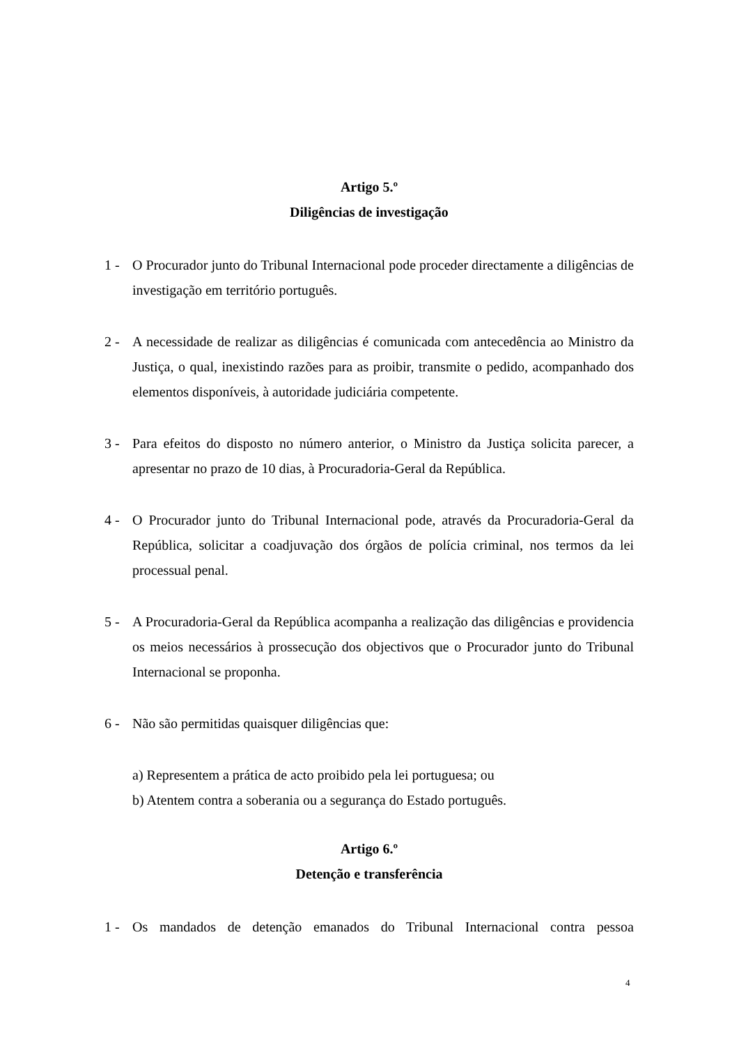Artigo 5.º
Diligências de investigação
1 - O Procurador junto do Tribunal Internacional pode proceder directamente a diligências de investigação em território português.
2 - A necessidade de realizar as diligências é comunicada com antecedência ao Ministro da Justiça, o qual, inexistindo razões para as proibir, transmite o pedido, acompanhado dos elementos disponíveis, à autoridade judiciária competente.
3 - Para efeitos do disposto no número anterior, o Ministro da Justiça solicita parecer, a apresentar no prazo de 10 dias, à Procuradoria-Geral da República.
4 - O Procurador junto do Tribunal Internacional pode, através da Procuradoria-Geral da República, solicitar a coadjuvação dos órgãos de polícia criminal, nos termos da lei processual penal.
5 - A Procuradoria-Geral da República acompanha a realização das diligências e providencia os meios necessários à prossecução dos objectivos que o Procurador junto do Tribunal Internacional se proponha.
6 - Não são permitidas quaisquer diligências que:
a) Representem a prática de acto proibido pela lei portuguesa; ou
b) Atentem contra a soberania ou a segurança do Estado português.
Artigo 6.º
Detenção e transferência
1 - Os mandados de detenção emanados do Tribunal Internacional contra pessoa
4